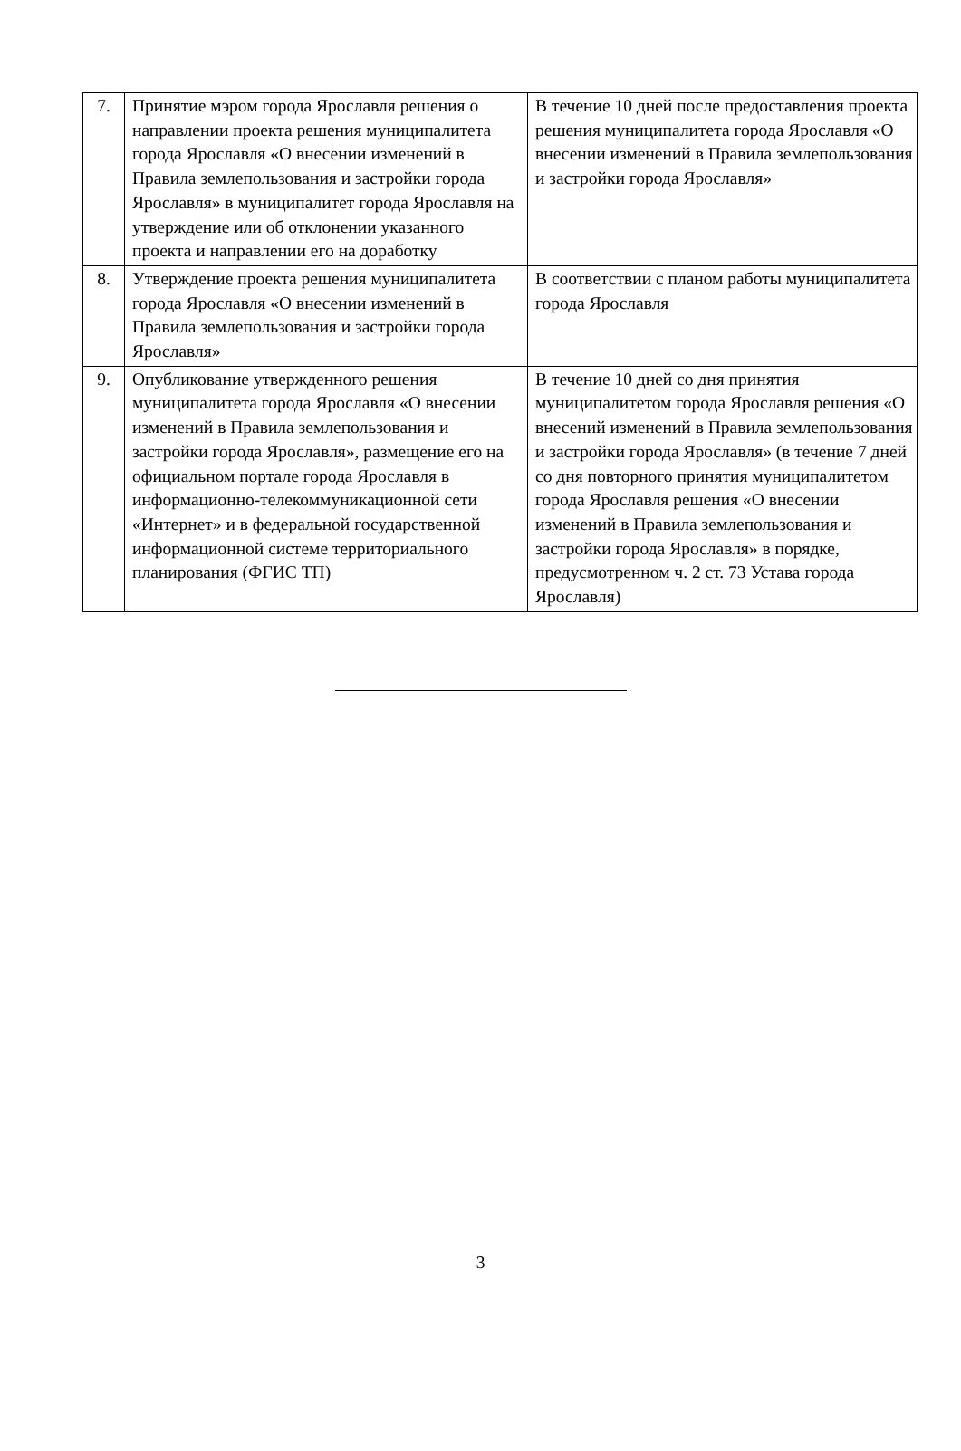| 7. | Принятие мэром города Ярославля решения о направлении проекта решения муниципалитета города Ярославля «О внесении изменений в Правила землепользования и застройки города Ярославля» в муниципалитет города Ярославля на утверждение или об отклонении указанного проекта и направлении его на доработку | В течение 10 дней после предоставления проекта решения муниципалитета города Ярославля «О внесении изменений в Правила землепользования и застройки города Ярославля» |
| 8. | Утверждение проекта решения муниципалитета города Ярославля «О внесении изменений в Правила землепользования и застройки города Ярославля» | В соответствии с планом работы муниципалитета города Ярославля |
| 9. | Опубликование утвержденного решения муниципалитета города Ярославля «О внесении изменений в Правила землепользования и застройки города Ярославля», размещение его на официальном портале города Ярославля в информационно-телекоммуникационной сети «Интернет» и в федеральной государственной информационной системе территориального планирования (ФГИС ТП) | В течение 10 дней со дня принятия муниципалитетом города Ярославля решения «О внесений изменений в Правила землепользования и застройки города Ярославля» (в течение 7 дней со дня повторного принятия муниципалитетом города Ярославля решения «О внесении изменений в Правила землепользования и застройки города Ярославля» в порядке, предусмотренном ч. 2 ст. 73 Устава города Ярославля) |
3